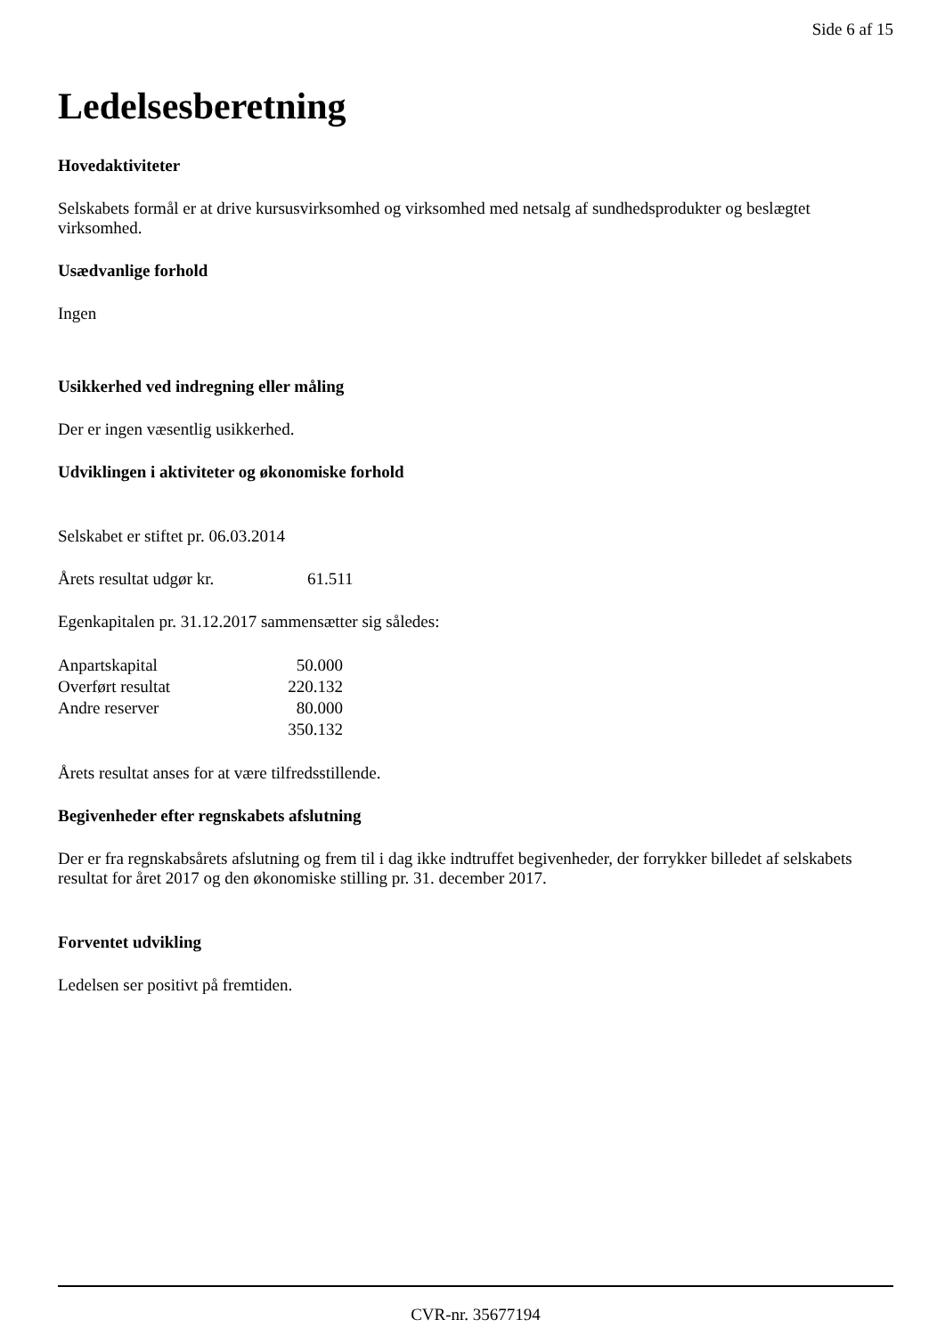Side 6 af 15
Ledelsesberetning
Hovedaktiviteter
Selskabets formål er at drive kursusvirksomhed og virksomhed med netsalg af sundhedsprodukter og beslægtet virksomhed.
Usædvanlige forhold
Ingen
Usikkerhed ved indregning eller måling
Der er ingen væsentlig usikkerhed.
Udviklingen i aktiviteter og økonomiske forhold
Selskabet er stiftet pr. 06.03.2014
Årets resultat udgør kr. 61.511
Egenkapitalen pr. 31.12.2017 sammensætter sig således:
| Anpartskapital | 50.000 |
| Overført resultat | 220.132 |
| Andre reserver | 80.000 |
| | 350.132 |
Årets resultat anses for at være tilfredsstillende.
Begivenheder efter regnskabets afslutning
Der er fra regnskabsårets afslutning og frem til i dag ikke indtruffet begivenheder, der forrykker billedet af selskabets resultat for året 2017 og den økonomiske stilling pr. 31. december 2017.
Forventet udvikling
Ledelsen ser positivt på fremtiden.
CVR-nr. 35677194